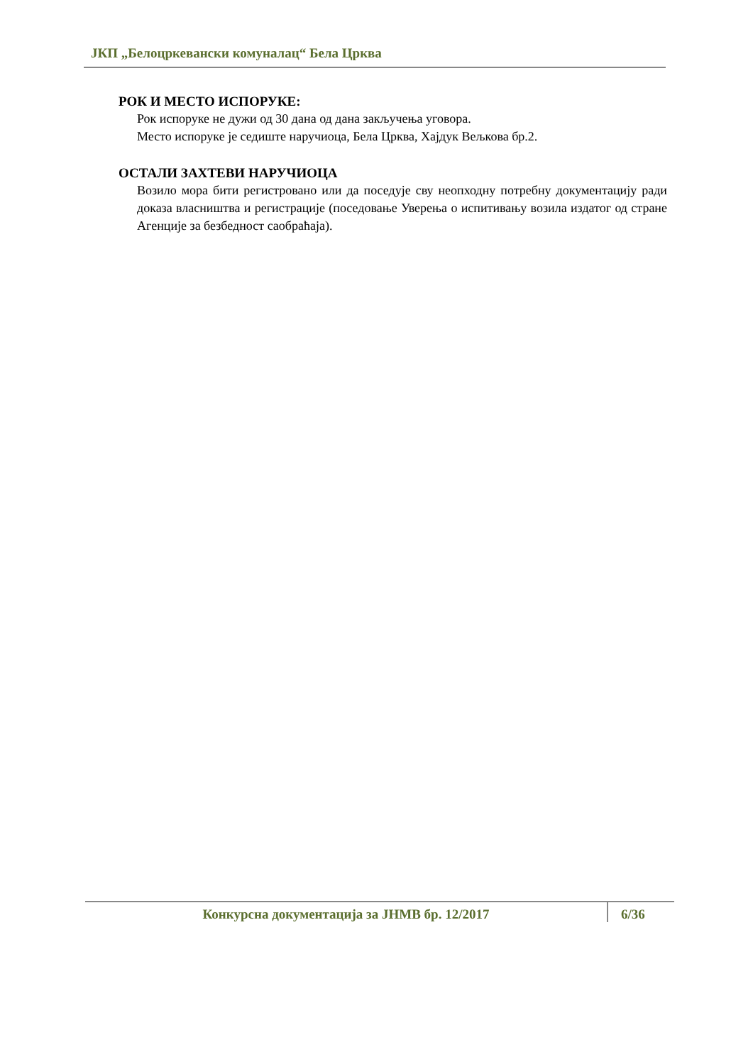ЈКП „Белоцркевански комуналац“ Бела Црква
РОК И МЕСТО ИСПОРУКЕ:
Рок испоруке не дужи од 30 дана од дана закључења уговора.
Место испоруке је седиште наручиоца, Бела Црква, Хајдук Вељкова бр.2.
ОСТАЛИ ЗАХТЕВИ НАРУЧИОЦА
Возило мора бити регистровано или да поседује сву неопходну потребну документацију ради доказа власништва и регистрације (поседовање Уверења о испитивању возила издатог од стране Агенције за безбедност саобраћаја).
Конкурсна документација за ЈНМВ бр. 12/2017 6/36